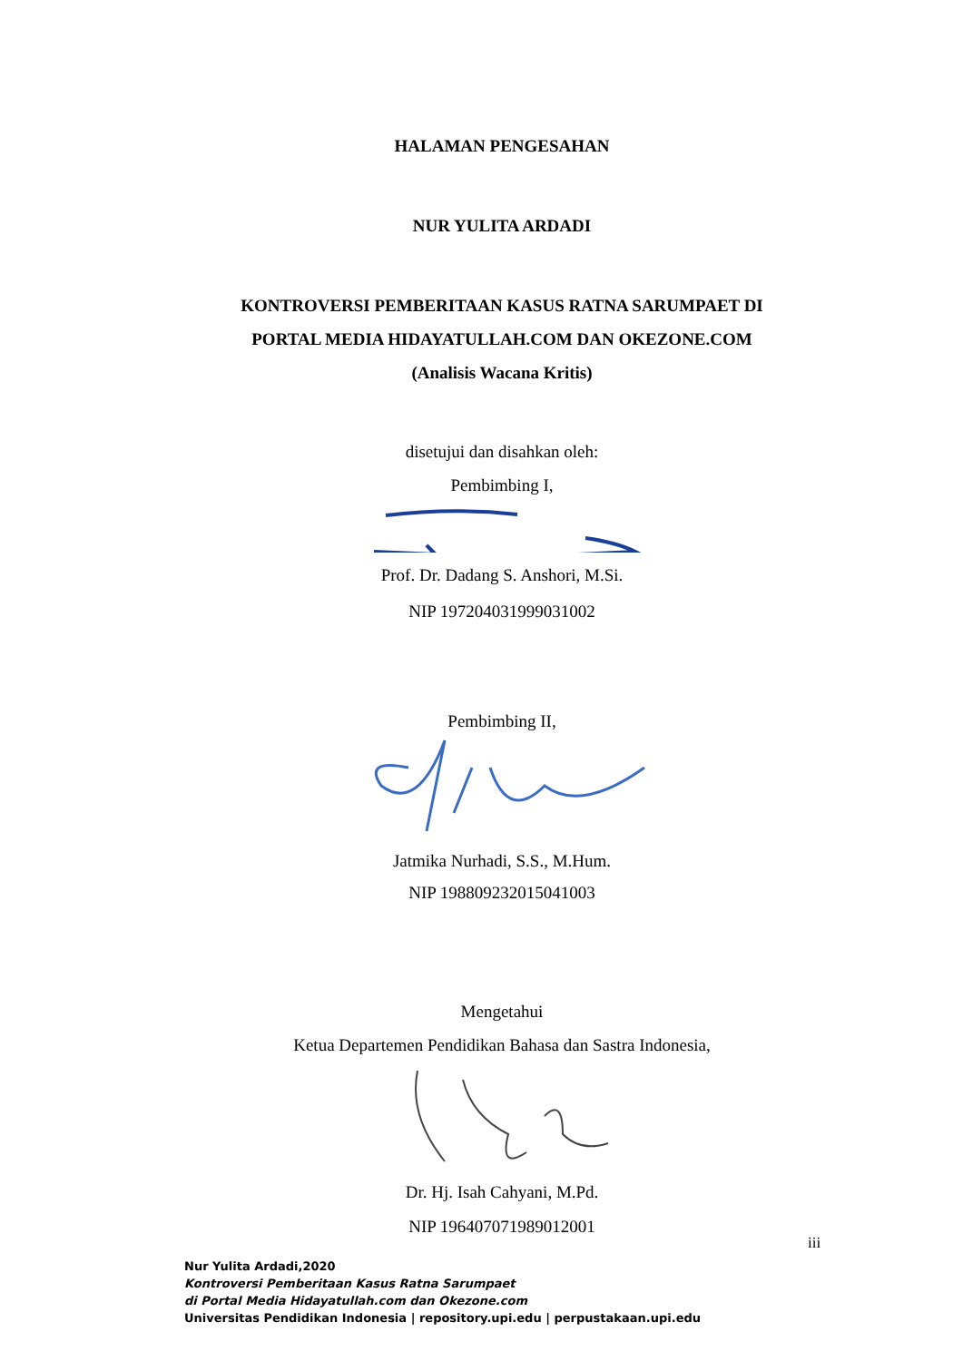HALAMAN PENGESAHAN
NUR YULITA ARDADI
KONTROVERSI PEMBERITAAN KASUS RATNA SARUMPAET DI
PORTAL MEDIA HIDAYATULLAH.COM DAN OKEZONE.COM
(Analisis Wacana Kritis)
disetujui dan disahkan oleh:
Pembimbing I,
Prof. Dr. Dadang S. Anshori, M.Si.
NIP 197204031999031002
Pembimbing II,
Jatmika Nurhadi, S.S., M.Hum.
NIP 198809232015041003
Mengetahui
Ketua Departemen Pendidikan Bahasa dan Sastra Indonesia,
Dr. Hj. Isah Cahyani, M.Pd.
NIP 196407071989012001
iii
Nur Yulita Ardadi,2020
Kontroversi Pemberitaan Kasus Ratna Sarumpaet
di Portal Media Hidayatullah.com dan Okezone.com
Universitas Pendidikan Indonesia | repository.upi.edu | perpustakaan.upi.edu